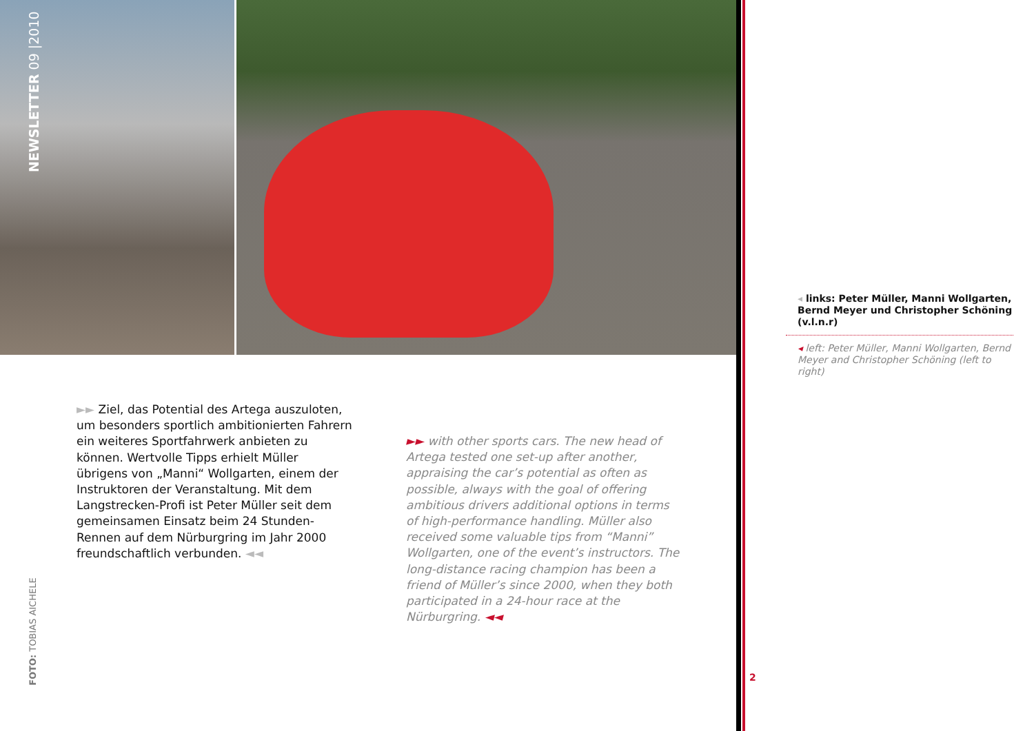NEWSLETTER 09 |2010
◂ links: Peter Müller, Manni Wollgarten, Bernd Meyer und Christopher Schöning (v.l.n.r)
◂ left: Peter Müller, Manni Wollgarten, Bernd Meyer and Christopher Schöning (left to right)
►► Ziel, das Potential des Artega auszuloten, um besonders sportlich ambitionierten Fahrern ein weiteres Sportfahrwerk anbieten zu können. Wertvolle Tipps erhielt Müller übrigens von „Manni“ Wollgarten, einem der Instruktoren der Veranstaltung. Mit dem Langstrecken-Profi ist Peter Müller seit dem gemeinsamen Einsatz beim 24 Stunden-Rennen auf dem Nürburgring im Jahr 2000 freundschaftlich verbunden. ◄◄
►► with other sports cars. The new head of Artega tested one set-up after another, appraising the car’s potential as often as possible, always with the goal of offering ambitious drivers additional options in terms of high-performance handling. Müller also received some valuable tips from “Manni” Wollgarten, one of the event’s instructors. The long-distance racing champion has been a friend of Müller’s since 2000, when they both participated in a 24-hour race at the Nürburgring. ◄◄
FOTO: TOBIAS AICHELE
2